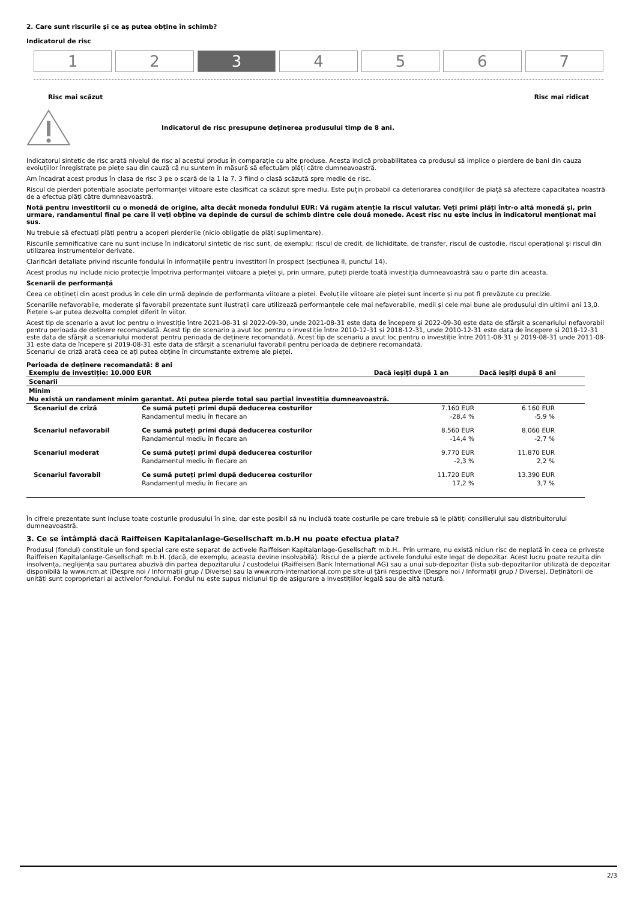2. Care sunt riscurile și ce aș putea obține în schimb?
Indicatorul de risc
1 2 3 4 5 6 7
Risc mai scăzut Risc mai ridicat
Indicatorul de risc presupune deținerea produsului timp de 8 ani.
Indicatorul sintetic de risc arată nivelul de risc al acestui produs în comparație cu alte produse. Acesta indică probabilitatea ca produsul să implice o pierdere de bani din cauza evoluțiilor înregistrate pe piețe sau din cauză că nu suntem în măsură să efectuăm plăți către dumneavoastră.
Am încadrat acest produs în clasa de risc 3 pe o scară de la 1 la 7, 3 fiind o clasă scăzută spre medie de risc.
Riscul de pierderi potențiale asociate performanței viitoare este clasificat ca scăzut spre mediu. Este puțin probabil ca deteriorarea condițiilor de piață să afecteze capacitatea noastră de a efectua plăți către dumneavoastră.
Notă pentru investitorii cu o monedă de origine, alta decât moneda fondului EUR: Vă rugăm atenție la riscul valutar. Veți primi plăți într-o altă monedă și, prin urmare, randamentul final pe care îl veți obține va depinde de cursul de schimb dintre cele două monede. Acest risc nu este inclus în indicatorul menționat mai sus.
Nu trebuie să efectuați plăți pentru a acoperi pierderile (nicio obligație de plăți suplimentare).
Riscurile semnificative care nu sunt incluse în indicatorul sintetic de risc sunt, de exemplu: riscul de credit, de lichiditate, de transfer, riscul de custodie, riscul operațional și riscul din utilizarea instrumentelor derivate.
Clarificări detaliate privind riscurile fondului în informațiile pentru investitori în prospect (secțiunea II, punctul 14).
Acest produs nu include nicio protecție împotriva performanței viitoare a pieței și, prin urmare, puteți pierde toată investiția dumneavoastră sau o parte din aceasta.
Scenarii de performanță
Ceea ce obțineți din acest produs în cele din urmă depinde de performanța viitoare a pieței. Evoluțiile viitoare ale pieței sunt incerte și nu pot fi prevăzute cu precizie.
Scenariile nefavorabile, moderate și favorabil prezentate sunt ilustrații care utilizează performanțele cele mai nefavorabile, medii și cele mai bune ale produsului din ultimii ani 13,0. Piețele s-ar putea dezvolta complet diferit în viitor.
Acest tip de scenario a avut loc pentru o investiție între 2021-08-31 și 2022-09-30, unde 2021-08-31 este data de începere și 2022-09-30 este data de sfârșit a scenariului nefavorabil pentru perioada de deținere recomandată. Acest tip de scenario a avut loc pentru o investiție între 2010-12-31 și 2018-12-31, unde 2010-12-31 este data de începere și 2018-12-31 este data de sfârșit a scenariului moderat pentru perioada de deținere recomandată. Acest tip de scenariu a avut loc pentru o investiție între 2011-08-31 și 2019-08-31 unde 2011-08-31 este data de începere și 2019-08-31 este data de sfârșit a scenariului favorabil pentru perioada de deținere recomandată.
Scenariul de criză arată ceea ce ați putea obține în circumstanțe extreme ale pieței.
Perioada de deținere recomandată: 8 ani
| Exemplu de investiție: 10.000 EUR | | Dacă ieșiți după 1 an | Dacă ieșiți după 8 ani |
| Scenarii | | | |
| Minim | | | |
| Nu există un randament minim garantat. Ați putea pierde total sau parțial investiția dumneavoastră. | | | |
| Scenariul de criză | Ce sumă puteți primi după deducerea costurilor | 7.160 EUR | 6.160 EUR |
| | Randamentul mediu în fiecare an | -28,4 % | -5,9 % |
| Scenariul nefavorabil | Ce sumă puteți primi după deducerea costurilor | 8.560 EUR | 8.060 EUR |
| | Randamentul mediu în fiecare an | -14,4 % | -2,7 % |
| Scenariul moderat | Ce sumă puteți primi după deducerea costurilor | 9.770 EUR | 11.870 EUR |
| | Randamentul mediu în fiecare an | -2,3 % | 2,2 % |
| Scenariul favorabil | Ce sumă puteți primi după deducerea costurilor | 11.720 EUR | 13.390 EUR |
| | Randamentul mediu în fiecare an | 17,2 % | 3,7 % |
În cifrele prezentate sunt incluse toate costurile produsului în sine, dar este posibil să nu includă toate costurile pe care trebuie să le plătiți consilierului sau distribuitorului dumneavoastră.
3. Ce se întâmplă dacă Raiffeisen Kapitalanlage-Gesellschaft m.b.H nu poate efectua plata?
Produsul (fondul) constituie un fond special care este separat de activele Raiffeisen Kapitalanlage-Gesellschaft m.b.H.. Prin urmare, nu există niciun risc de neplată în ceea ce privește Raiffeisen Kapitalanlage-Gesellschaft m.b.H. (dacă, de exemplu, aceasta devine insolvabilă). Riscul de a pierde activele fondului este legat de depozitar. Acest lucru poate rezulta din insolvența, neglijența sau purtarea abuzivă din partea depozitarului / custodelui (Raiffeisen Bank International AG) sau a unui sub-depozitar (lista sub-depozitarilor utilizată de depozitar disponibilă la www.rcm.at (Despre noi / Informații grup / Diverse) sau la www.rcm-international.com pe site-ul țării respective (Despre noi / Informații grup / Diverse). Deținătorii de unități sunt coproprietari ai activelor fondului. Fondul nu este supus niciunui tip de asigurare a investițiilor legală sau de altă natură.
2/3